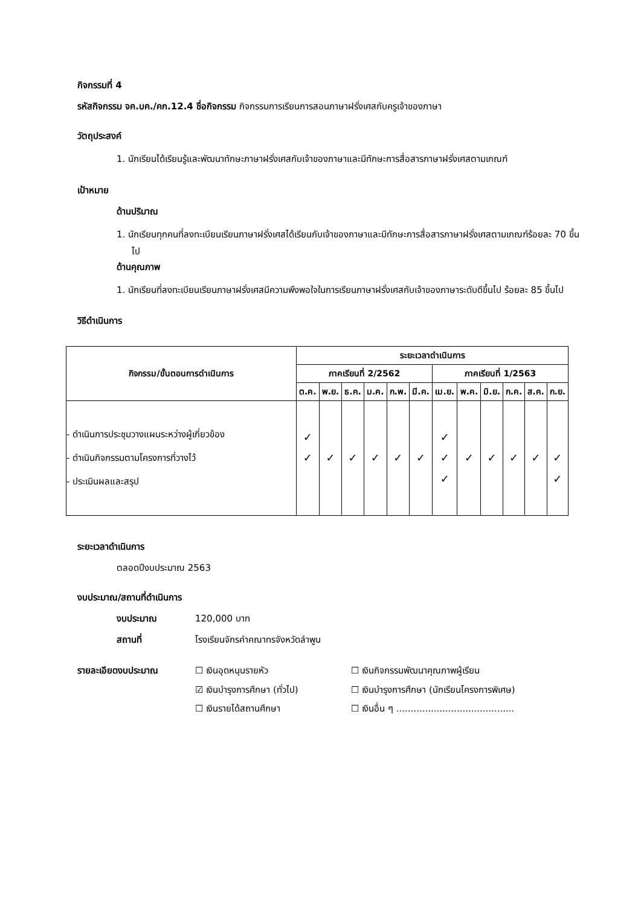กิจกรรมที่ 4
รหัสกิจกรรม จค.บค./คก.12.4 ชื่อกิจกรรม กิจกรรมการเรียนการสอนภาษาฝรั่งเศสกับครูเจ้าของภาษา
วัตถุประสงค์
1. นักเรียนได้เรียนรู้และพัฒนาทักษะภาษาฝรั่งเศสกับเจ้าของภาษาและมีทักษะการสื่อสารภาษาฝรั่งเศสตามเกณฑ์
เป้าหมาย
ด้านปริมาณ
1. นักเรียนทุกคนที่ลงทะเบียนเรียนภาษาฝรั่งเศสได้เรียนกับเจ้าของภาษาและมีทักษะการสื่อสารภาษาฝรั่งเศสตามเกณฑ์ร้อยละ 70 ขึ้นไป
ด้านคุณภาพ
1. นักเรียนที่ลงทะเบียนเรียนภาษาฝรั่งเศสมีความพึงพอใจในการเรียนภาษาฝรั่งเศสกับเจ้าของภาษาระดับดีขึ้นไป ร้อยละ 85 ขึ้นไป
วิธีดำเนินการ
| กิจกรรม/ขั้นตอนการดำเนินการ | ระยะเวลาดำเนินการ | | | | | | | | | | | |
| --- | --- | --- | --- | --- | --- | --- | --- | --- | --- | --- | --- | --- |
| | ภาคเรียนที่ 2/2562 | | | | | | ภาคเรียนที่ 1/2563 | | | | | |
| | ต.ค. | พ.ย. | ธ.ค. | ม.ค. | ก.พ. | มี.ค. | เม.ย. | พ.ค. | มิ.ย. | ก.ค. | ส.ค. | ก.ย. |
| - ดำเนินการประชุมวางแผนระหว่างผู้เกี่ยวข้อง - ดำเนินกิจกรรมตามโครงการที่วางไว้ - ประเมินผลและสรุป | ✓ ✓ | ✓ | ✓ | ✓ | ✓ | ✓ | ✓ ✓ ✓ | ✓ | ✓ | ✓ | ✓ | ✓ ✓ |
ระยะเวลาดำเนินการ
ตลอดปีงบประมาณ 2563
งบประมาณ/สถานที่ดำเนินการ
งบประมาณ 120,000 บาท
สถานที่ โรงเรียนจักรคำคณาทรจังหวัดลำพูน
รายละเอียดงบประมาณ ☐ เงินอุดหนุนรายหัว ☐ เงินกิจกรรมพัฒนาคุณภาพผู้เรียน
☑ เงินบำรุงการศึกษา (ทั่วไป) ☐ เงินบำรุงการศึกษา (นักเรียนโครงการพิเศษ)
☐ เงินรายได้สถานศึกษา ☐ เงินอื่น ๆ .........................................